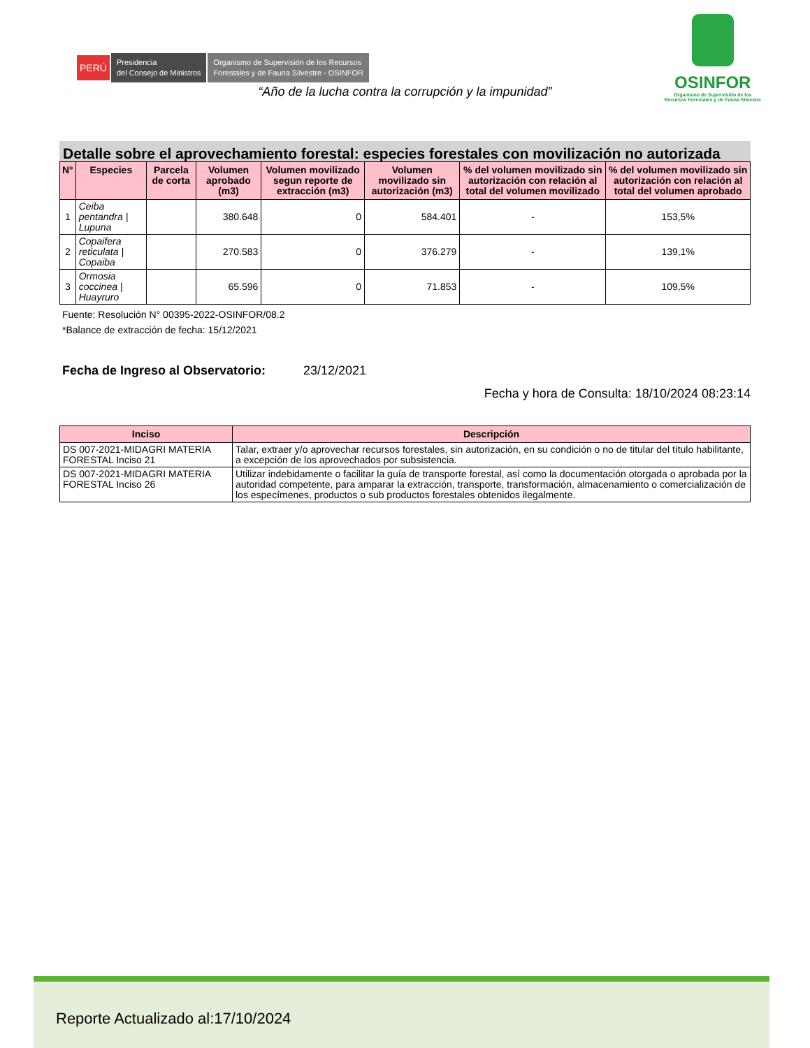PERÚ Presidencia
del Consejo de Ministros Organismo de Supervisión de los Recursos
Forestales y de Fauna Silvestre - OSINFOR
OSINFOR
Organismo de Supervisión de los
Recursos Forestales y de Fauna Silvestre
“Año de la lucha contra la corrupción y la impunidad”
Detalle sobre el aprovechamiento forestal: especies forestales con movilización no autorizada
| N° | Especies | Parcela de corta | Volumen aprobado (m3) | Volumen movilizado segun reporte de extracción (m3) | Volumen movilizado sin autorización (m3) | % del volumen movilizado sin autorización con relación al total del volumen movilizado | % del volumen movilizado sin autorización con relación al total del volumen aprobado |
| --- | --- | --- | --- | --- | --- | --- | --- |
| 1 | Ceiba pentandra / Lupuna | | 380.648 | 0 | 584.401 | - | 153,5% |
| 2 | Copaifera reticulata / Copaiba | | 270.583 | 0 | 376.279 | - | 139,1% |
| 3 | Ormosia coccinea / Huayruro | | 65.596 | 0 | 71.853 | - | 109,5% |
Fuente: Resolución N° 00395-2022-OSINFOR/08.2
*Balance de extracción de fecha: 15/12/2021
Fecha de Ingreso al Observatorio: 23/12/2021
Fecha y hora de Consulta: 18/10/2024 08:23:14
| Inciso | Descripción |
| --- | --- |
| DS 007-2021-MIDAGRI MATERIA FORESTAL Inciso 21 | Talar, extraer y/o aprovechar recursos forestales, sin autorización, en su condición o no de titular del título habilitante, a excepción de los aprovechados por subsistencia. |
| DS 007-2021-MIDAGRI MATERIA FORESTAL Inciso 26 | Utilizar indebidamente o facilitar la guía de transporte forestal, así como la documentación otorgada o aprobada por la autoridad competente, para amparar la extracción, transporte, transformación, almacenamiento o comercialización de los especímenes, productos o sub productos forestales obtenidos ilegalmente. |
Reporte Actualizado al:17/10/2024